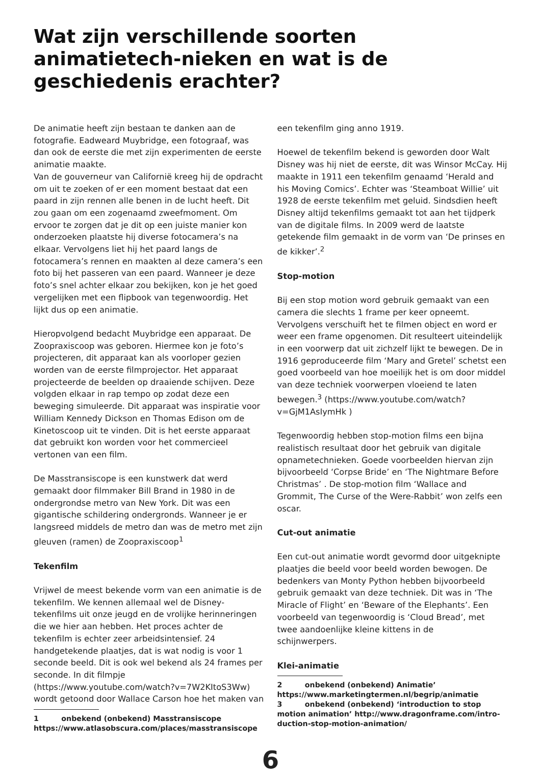Wat zijn verschillende soorten animatietech-nieken en wat is de geschiedenis erachter?
De animatie heeft zijn bestaan te danken aan de fotografie. Eadweard Muybridge, een fotograaf, was dan ook de eerste die met zijn experimenten de eerste animatie maakte.
Van de gouverneur van Californië kreeg hij de opdracht om uit te zoeken of er een moment bestaat dat een paard in zijn rennen alle benen in de lucht heeft. Dit zou gaan om een zogenaamd zweefmoment. Om ervoor te zorgen dat je dit op een juiste manier kon onderzoeken plaatste hij diverse fotocamera’s na elkaar. Vervolgens liet hij het paard langs de fotocamera’s rennen en maakten al deze camera’s een foto bij het passeren van een paard. Wanneer je deze foto’s snel achter elkaar zou bekijken, kon je het goed vergelijken met een flipbook van tegenwoordig. Het lijkt dus op een animatie.
Hieropvolgend bedacht Muybridge een apparaat. De Zoopraxiscoop was geboren. Hiermee kon je foto’s projecteren, dit apparaat kan als voorloper gezien worden van de eerste filmprojector. Het apparaat projecteerde de beelden op draaiende schijven. Deze volgden elkaar in rap tempo op zodat deze een beweging simuleerde. Dit apparaat was inspiratie voor William Kennedy Dickson en Thomas Edison om de Kinetoscoop uit te vinden. Dit is het eerste apparaat dat gebruikt kon worden voor het commercieel vertonen van een film.
De Masstransiscope is een kunstwerk dat werd gemaakt door filmmaker Bill Brand in 1980 in de ondergrondse metro van New York. Dit was een gigantische schildering ondergronds. Wanneer je er langsreed middels de metro dan was de metro met zijn gleuven (ramen) de Zoopraxiscoop<sup>1</sup>
Tekenfilm
Vrijwel de meest bekende vorm van een animatie is de tekenfilm. We kennen allemaal wel de Disney-tekenfilms uit onze jeugd en de vrolijke herinneringen die we hier aan hebben. Het proces achter de tekenfilm is echter zeer arbeidsintensief. 24 handgetekende plaatjes, dat is wat nodig is voor 1 seconde beeld. Dit is ook wel bekend als 24 frames per seconde. In dit filmpje (https://www.youtube.com/watch?v=7W2KItoS3Ww) wordt getoond door Wallace Carson hoe het maken van
1 onbekend (onbekend) Masstransiscope https://www.atlasobscura.com/places/masstransiscope
een tekenfilm ging anno 1919.
Hoewel de tekenfilm bekend is geworden door Walt Disney was hij niet de eerste, dit was Winsor McCay. Hij maakte in 1911 een tekenfilm genaamd ‘Herald and his Moving Comics’. Echter was ‘Steamboat Willie’ uit 1928 de eerste tekenfilm met geluid. Sindsdien heeft Disney altijd tekenfilms gemaakt tot aan het tijdperk van de digitale films. In 2009 werd de laatste getekende film gemaakt in de vorm van ‘De prinses en de kikker’.<sup>2</sup>
Stop-motion
Bij een stop motion word gebruik gemaakt van een camera die slechts 1 frame per keer opneemt. Vervolgens verschuift het te filmen object en word er weer een frame opgenomen. Dit resulteert uiteindelijk in een voorwerp dat uit zichzelf lijkt te bewegen. De in 1916 geproduceerde film ‘Mary and Gretel’ schetst een goed voorbeeld van hoe moeilijk het is om door middel van deze techniek voorwerpen vloeiend te laten bewegen.<sup>3</sup> (https://www.youtube.com/watch?v=GjM1AsIymHk )
Tegenwoordig hebben stop-motion films een bijna realistisch resultaat door het gebruik van digitale opnametechnieken. Goede voorbeelden hiervan zijn bijvoorbeeld ‘Corpse Bride’ en ‘The Nightmare Before Christmas’ . De stop-motion film ‘Wallace and Grommit, The Curse of the Were-Rabbit’ won zelfs een oscar.
Cut-out animatie
Een cut-out animatie wordt gevormd door uitgeknipte plaatjes die beeld voor beeld worden bewogen. De bedenkers van Monty Python hebben bijvoorbeeld gebruik gemaakt van deze techniek. Dit was in ‘The Miracle of Flight’ en ‘Beware of the Elephants’. Een voorbeeld van tegenwoordig is ‘Cloud Bread’, met twee aandoenlijke kleine kittens in de
schijnwerpers.
Klei-animatie
2 onbekend (onbekend) Animatie’ https://www.marketingtermen.nl/begrip/animatie
3 onbekend (onbekend) ‘introduction to stop motion animation’ http://www.dragonframe.com/intro-duction-stop-motion-animation/
6